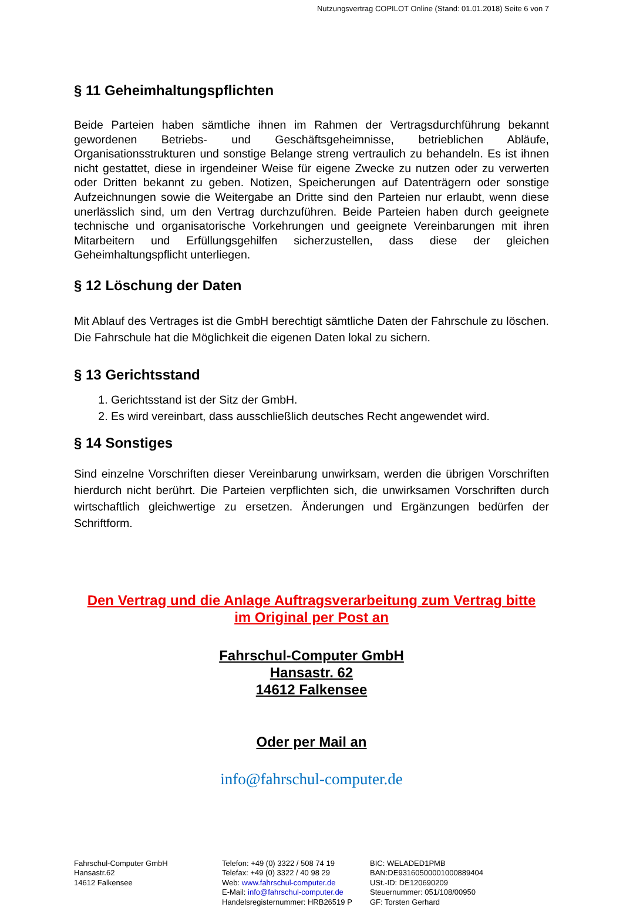Nutzungsvertrag COPILOT Online (Stand: 01.01.2018) Seite 6 von 7
§ 11 Geheimhaltungspflichten
Beide Parteien haben sämtliche ihnen im Rahmen der Vertragsdurchführung bekannt gewordenen Betriebs- und Geschäftsgeheimnisse, betrieblichen Abläufe, Organisationsstrukturen und sonstige Belange streng vertraulich zu behandeln. Es ist ihnen nicht gestattet, diese in irgendeiner Weise für eigene Zwecke zu nutzen oder zu verwerten oder Dritten bekannt zu geben. Notizen, Speicherungen auf Datenträgern oder sonstige Aufzeichnungen sowie die Weitergabe an Dritte sind den Parteien nur erlaubt, wenn diese unerlässlich sind, um den Vertrag durchzuführen. Beide Parteien haben durch geeignete technische und organisatorische Vorkehrungen und geeignete Vereinbarungen mit ihren Mitarbeitern und Erfüllungsgehilfen sicherzustellen, dass diese der gleichen Geheimhaltungspflicht unterliegen.
§ 12 Löschung der Daten
Mit Ablauf des Vertrages ist die GmbH berechtigt sämtliche Daten der Fahrschule zu löschen. Die Fahrschule hat die Möglichkeit die eigenen Daten lokal zu sichern.
§ 13 Gerichtsstand
1. Gerichtsstand ist der Sitz der GmbH.
2. Es wird vereinbart, dass ausschließlich deutsches Recht angewendet wird.
§ 14 Sonstiges
Sind einzelne Vorschriften dieser Vereinbarung unwirksam, werden die übrigen Vorschriften hierdurch nicht berührt. Die Parteien verpflichten sich, die unwirksamen Vorschriften durch wirtschaftlich gleichwertige zu ersetzen. Änderungen und Ergänzungen bedürfen der Schriftform.
Den Vertrag und die Anlage Auftragsverarbeitung zum Vertrag bitte
im Original per Post an
Fahrschul-Computer GmbH
Hansastr. 62
14612 Falkensee
Oder per Mail an
info@fahrschul-computer.de
Fahrschul-Computer GmbH
Hansastr.62
14612 Falkensee
Telefon: +49 (0) 3322 / 508 74 19
Telefax: +49 (0) 3322 / 40 98 29
Web: www.fahrschul-computer.de
E-Mail: info@fahrschul-computer.de
Handelsregisternummer: HRB26519 P
BIC: WELADED1PMB
BAN:DE93160500001000889404
USt.-ID: DE120690209
Steuernummer: 051/108/00950
GF: Torsten Gerhard